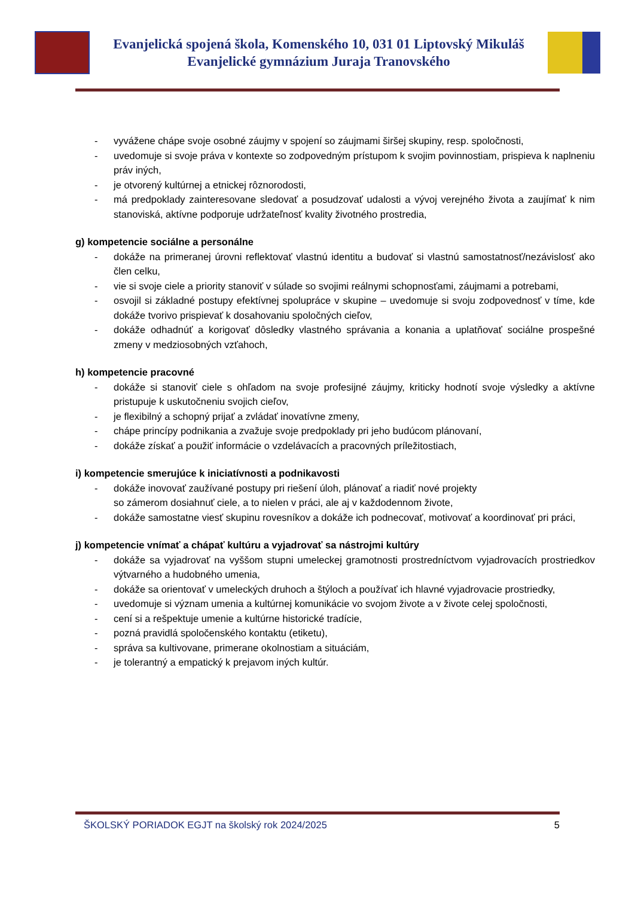Evanjelická spojená škola, Komenského 10, 031 01 Liptovský Mikuláš
Evanjelické gymnázium Juraja Tranovského
- vyvážene chápe svoje osobné záujmy v spojení so záujmami širšej skupiny, resp. spoločnosti,
- uvedomuje si svoje práva v kontexte so zodpovedným prístupom k svojim povinnostiam, prispieva k naplneniu práv iných,
- je otvorený kultúrnej a etnickej rôznorodosti,
- má predpoklady zainteresovane sledovať a posudzovať udalosti a vývoj verejného života a zaujímať k nim stanoviská, aktívne podporuje udržateľnosť kvality životného prostredia,
g) kompetencie sociálne a personálne
- dokáže na primeranej úrovni reflektovať vlastnú identitu a budovať si vlastnú samostatnosť/nezávislosť ako člen celku,
- vie si svoje ciele a priority stanoviť v súlade so svojimi reálnymi schopnosťami, záujmami a potrebami,
- osvojil si základné postupy efektívnej spolupráce v skupine – uvedomuje si svoju zodpovednosť v tíme, kde dokáže tvorivo prispievať k dosahovaniu spoločných cieľov,
- dokáže odhadnúť a korigovať dôsledky vlastného správania a konania a uplatňovať sociálne prospešné zmeny v medziosobných vzťahoch,
h) kompetencie pracovné
- dokáže si stanoviť ciele s ohľadom na svoje profesijné záujmy, kriticky hodnotí svoje výsledky a aktívne pristupuje k uskutočneniu svojich cieľov,
- je flexibilný a schopný prijať a zvládať inovatívne zmeny,
- chápe princípy podnikania a zvažuje svoje predpoklady pri jeho budúcom plánovaní,
- dokáže získať a použiť informácie o vzdelávacích a pracovných príležitostiach,
i) kompetencie smerujúce k iniciatívnosti a podnikavosti
- dokáže inovovať zaužívané postupy pri riešení úloh, plánovať a riadiť nové projekty
so zámerom dosiahnuť ciele, a to nielen v práci, ale aj v každodennom živote,
- dokáže samostatne viesť skupinu rovesníkov a dokáže ich podnecovať, motivovať a koordinovať pri práci,
j) kompetencie vnímať a chápať kultúru a vyjadrovať sa nástrojmi kultúry
- dokáže sa vyjadrovať na vyššom stupni umeleckej gramotnosti prostredníctvom vyjadrovacích prostriedkov výtvarného a hudobného umenia,
- dokáže sa orientovať v umeleckých druhoch a štýloch a používať ich hlavné vyjadrovacie prostriedky,
- uvedomuje si význam umenia a kultúrnej komunikácie vo svojom živote a v živote celej spoločnosti,
- cení si a rešpektuje umenie a kultúrne historické tradície,
- pozná pravidlá spoločenského kontaktu (etiketu),
- správa sa kultivovane, primerane okolnostiam a situáciám,
- je tolerantný a empatický k prejavom iných kultúr.
ŠKOLSKÝ PORIADOK EGJT na školský rok 2024/2025 5